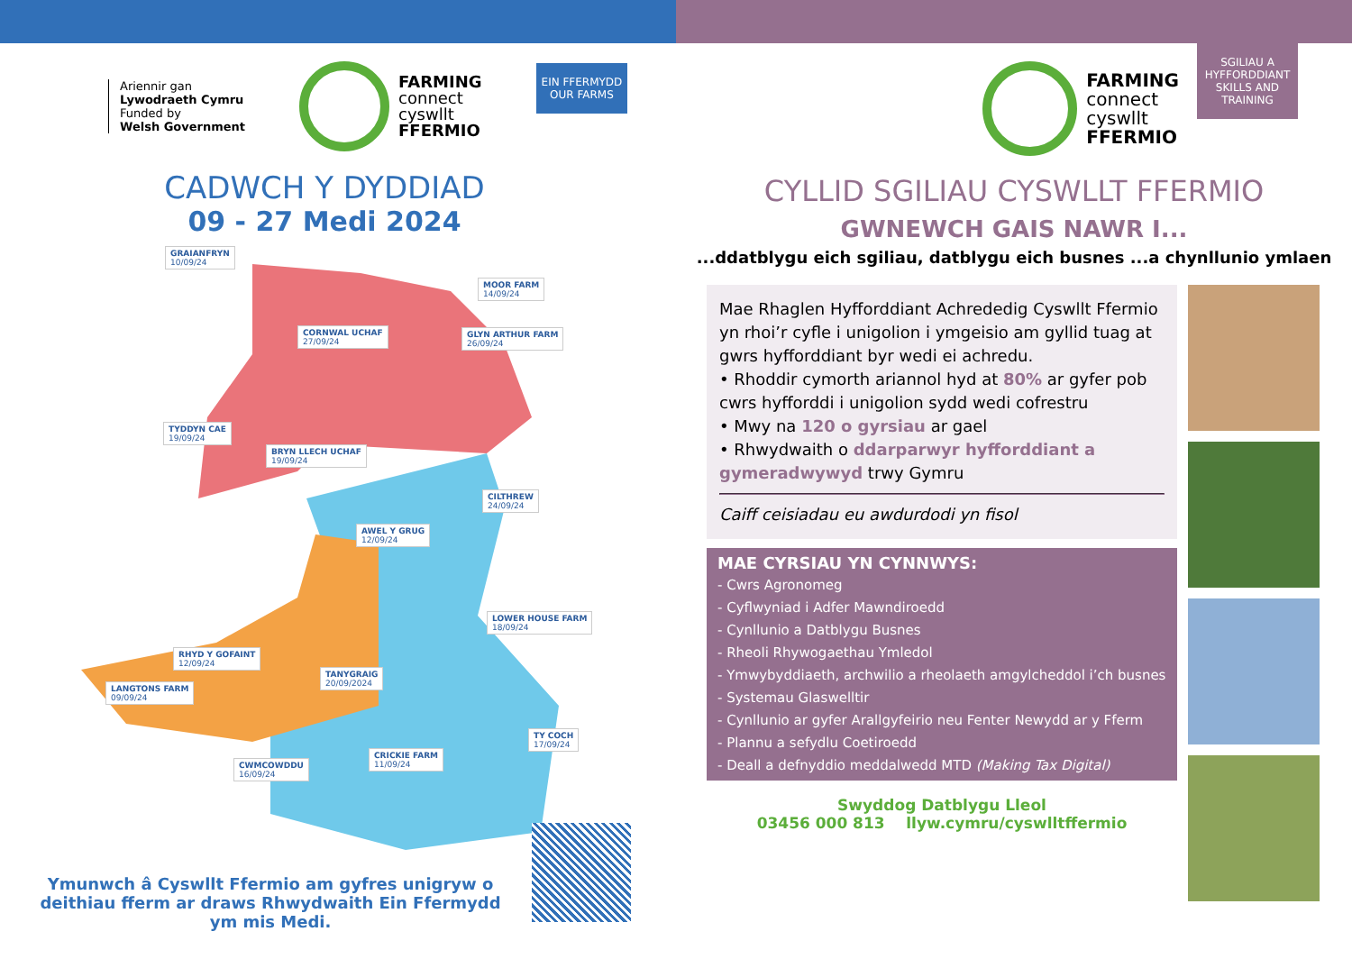Ariennir gan
Lywodraeth Cymru
Funded by
Welsh Government
FARMING
connect
cyswllt
FFERMIO
EIN FFERMYDD
OUR FARMS
CADWCH Y DYDDIAD
09 - 27 Medi 2024
GRAIANFRYN
10/09/24
MOOR FARM
14/09/24
CORNWAL UCHAF
27/09/24
GLYN ARTHUR FARM
26/09/24
TYDDYN CAE
19/09/24
BRYN LLECH UCHAF
19/09/24
CILTHREW
24/09/24
AWEL Y GRUG
12/09/24
LOWER HOUSE FARM
18/09/24
RHYD Y GOFAINT
12/09/24
TANYGRAIG
20/09/2024
LANGTONS FARM
09/09/24
CWMCOWDDU
16/09/24
CRICKIE FARM
11/09/24
TY COCH
17/09/24
Ymunwch â Cyswllt Ffermio am gyfres unigryw o deithiau fferm ar draws Rhwydwaith Ein Ffermydd ym mis Medi.
FARMING
connect
cyswllt
FFERMIO
SGILIAU A HYFFORDDIANT
SKILLS AND TRAINING
CYLLID SGILIAU CYSWLLT FFERMIO
GWNEWCH GAIS NAWR I...
...ddatblygu eich sgiliau, datblygu eich busnes ...a chynllunio ymlaen
Mae Rhaglen Hyfforddiant Achrededig Cyswllt Ffermio yn rhoi’r cyfle i unigolion i ymgeisio am gyllid tuag at gwrs hyfforddiant byr wedi ei achredu.
• Rhoddir cymorth ariannol hyd at 80% ar gyfer pob cwrs hyfforddi i unigolion sydd wedi cofrestru
• Mwy na 120 o gyrsiau ar gael
• Rhwydwaith o ddarparwyr hyfforddiant a gymeradwywyd trwy Gymru
Caiff ceisiadau eu awdurdodi yn fisol
MAE CYRSIAU YN CYNNWYS:
- Cwrs Agronomeg
- Cyflwyniad i Adfer Mawndiroedd
- Cynllunio a Datblygu Busnes
- Rheoli Rhywogaethau Ymledol
- Ymwybyddiaeth, archwilio a rheolaeth amgylcheddol i’ch busnes
- Systemau Glaswelltir
- Cynllunio ar gyfer Arallgyfeirio neu Fenter Newydd ar y Fferm
- Plannu a sefydlu Coetiroedd
- Deall a defnyddio meddalwedd MTD (Making Tax Digital)
Swyddog Datblygu Lleol
03456 000 813 llyw.cymru/cyswlltffermio